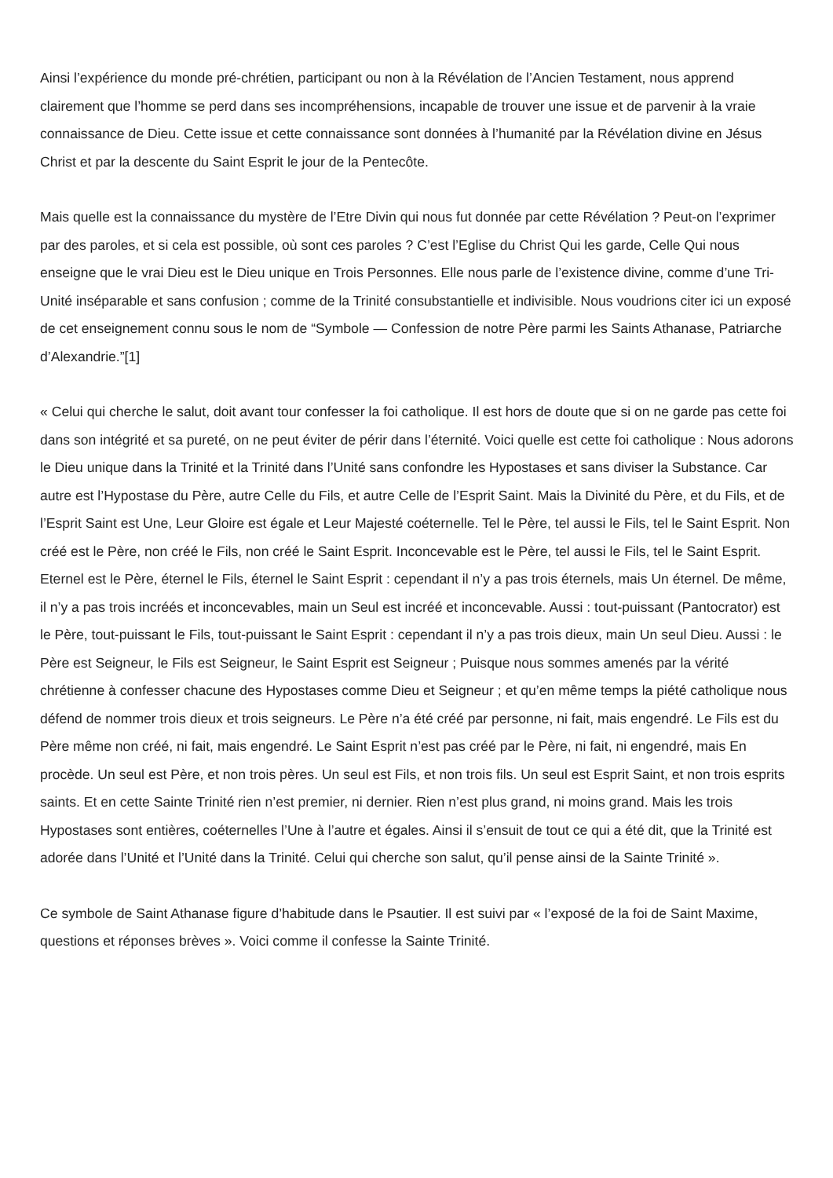Ainsi l’expérience du monde pré-chrétien, participant ou non à la Révélation de l’Ancien Testament, nous apprend clairement que l’homme se perd dans ses incompréhensions, incapable de trouver une issue et de parvenir à la vraie connaissance de Dieu. Cette issue et cette connaissance sont données à l’humanité par la Révélation divine en Jésus Christ et par la descente du Saint Esprit le jour de la Pentecôte.
Mais quelle est la connaissance du mystère de l’Etre Divin qui nous fut donnée par cette Révélation ? Peut-on l’exprimer par des paroles, et si cela est possible, où sont ces paroles ? C’est l’Eglise du Christ Qui les garde, Celle Qui nous enseigne que le vrai Dieu est le Dieu unique en Trois Personnes. Elle nous parle de l’existence divine, comme d’une Tri-Unité inséparable et sans confusion ; comme de la Trinité consubstantielle et indivisible. Nous voudrions citer ici un exposé de cet enseignement connu sous le nom de “Symbole — Confession de notre Père parmi les Saints Athanase, Patriarche d’Alexandrie.”[1]
« Celui qui cherche le salut, doit avant tour confesser la foi catholique. Il est hors de doute que si on ne garde pas cette foi dans son intégrité et sa pureté, on ne peut éviter de périr dans l’éternité. Voici quelle est cette foi catholique : Nous adorons le Dieu unique dans la Trinité et la Trinité dans l’Unité sans confondre les Hypostases et sans diviser la Substance. Car autre est l’Hypostase du Père, autre Celle du Fils, et autre Celle de l’Esprit Saint. Mais la Divinité du Père, et du Fils, et de l’Esprit Saint est Une, Leur Gloire est égale et Leur Majesté coéternelle. Tel le Père, tel aussi le Fils, tel le Saint Esprit. Non créé est le Père, non créé le Fils, non créé le Saint Esprit. Inconcevable est le Père, tel aussi le Fils, tel le Saint Esprit. Eternel est le Père, éternel le Fils, éternel le Saint Esprit : cependant il n’y a pas trois éternels, mais Un éternel. De même, il n’y a pas trois incréés et inconcevables, main un Seul est incréé et inconcevable. Aussi : tout-puissant (Pantocrator) est le Père, tout-puissant le Fils, tout-puissant le Saint Esprit : cependant il n’y a pas trois dieux, main Un seul Dieu. Aussi : le Père est Seigneur, le Fils est Seigneur, le Saint Esprit est Seigneur ; Puisque nous sommes amenés par la vérité chrétienne à confesser chacune des Hypostases comme Dieu et Seigneur ; et qu’en même temps la piété catholique nous défend de nommer trois dieux et trois seigneurs. Le Père n’a été créé par personne, ni fait, mais engendré. Le Fils est du Père même non créé, ni fait, mais engendré. Le Saint Esprit n’est pas créé par le Père, ni fait, ni engendré, mais En procède. Un seul est Père, et non trois pères. Un seul est Fils, et non trois fils. Un seul est Esprit Saint, et non trois esprits saints. Et en cette Sainte Trinité rien n’est premier, ni dernier. Rien n’est plus grand, ni moins grand. Mais les trois Hypostases sont entières, coéternelles l’Une à l’autre et égales. Ainsi il s’ensuit de tout ce qui a été dit, que la Trinité est adorée dans l’Unité et l’Unité dans la Trinité. Celui qui cherche son salut, qu’il pense ainsi de la Sainte Trinité ».
Ce symbole de Saint Athanase figure d’habitude dans le Psautier. Il est suivi par « l’exposé de la foi de Saint Maxime, questions et réponses brèves ». Voici comme il confesse la Sainte Trinité.